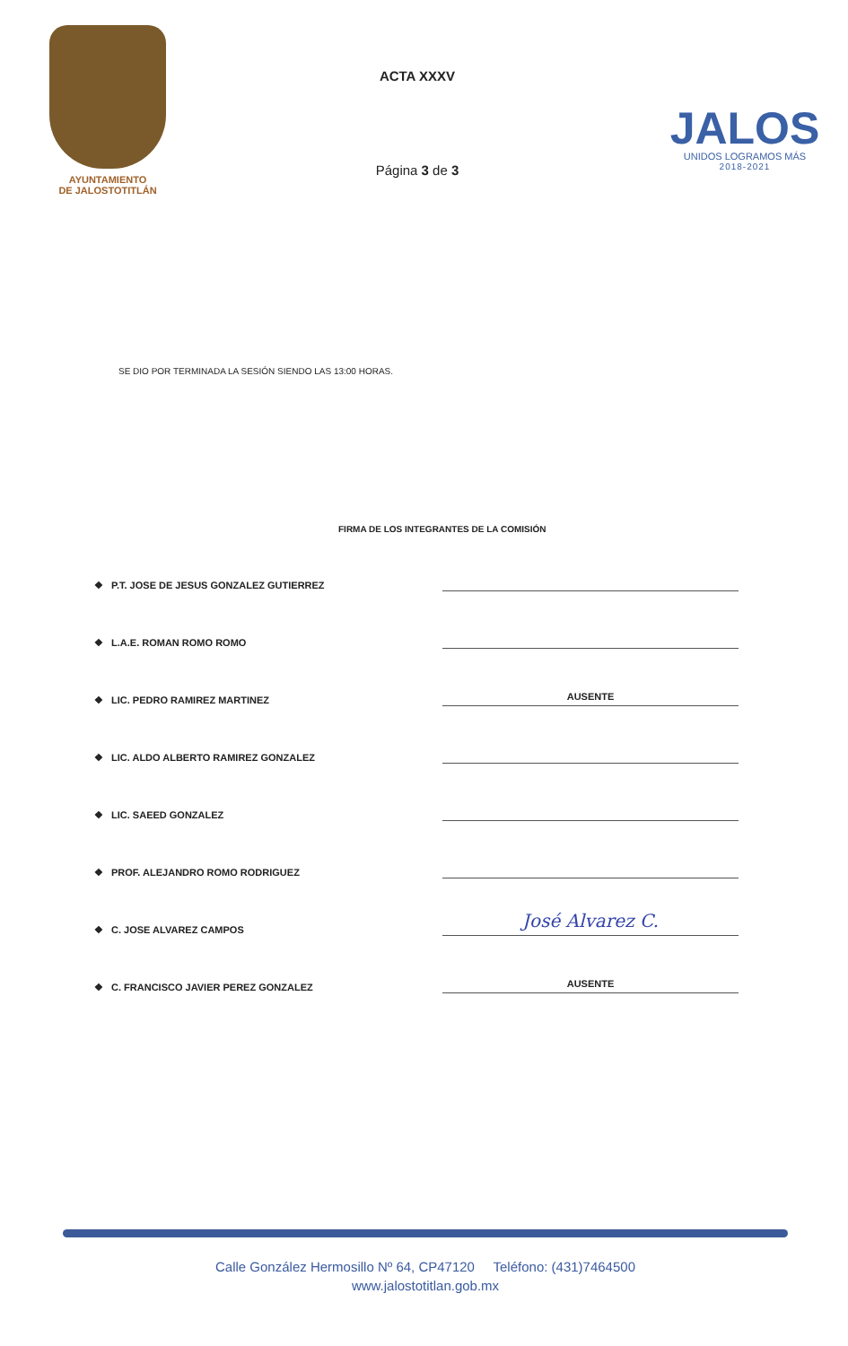AYUNTAMIENTO
DE JALOSTOTITLÁN
ACTA XXXV
Página 3 de 3
JALOS
UNIDOS LOGRAMOS MÁS
2018-2021
SE DIO POR TERMINADA LA SESIÓN SIENDO LAS 13:00 HORAS.
FIRMA DE LOS INTEGRANTES DE LA COMISIÓN
❖ P.T. JOSE DE JESUS GONZALEZ GUTIERREZ
❖ L.A.E. ROMAN ROMO ROMO
❖ LIC. PEDRO RAMIREZ MARTINEZ AUSENTE
❖ LIC. ALDO ALBERTO RAMIREZ GONZALEZ
❖ LIC. SAEED GONZALEZ
❖ PROF. ALEJANDRO ROMO RODRIGUEZ
❖ C. JOSE ALVAREZ CAMPOS José Alvarez C.
❖ C. FRANCISCO JAVIER PEREZ GONZALEZ AUSENTE
Calle González Hermosillo Nº 64, CP47120 Teléfono: (431)7464500
www.jalostotitlan.gob.mx